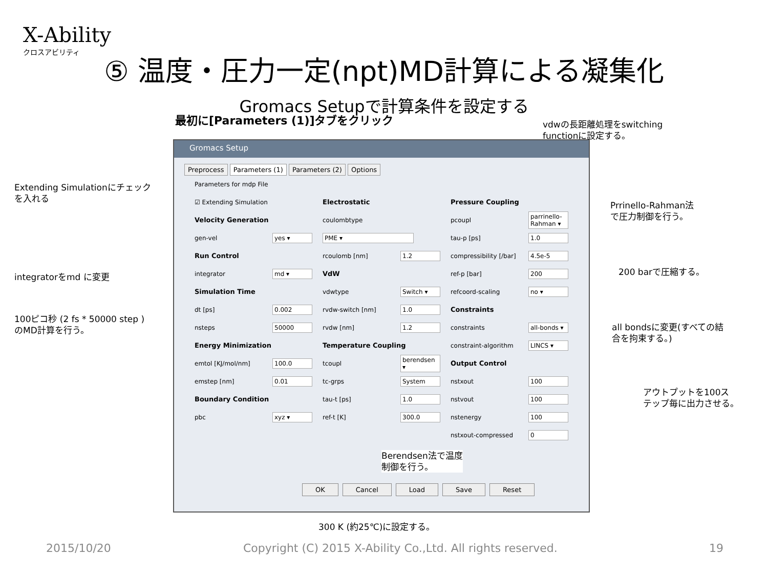X-Ability
クロスアビリティ
⑤ 温度・圧力一定(npt)MD計算による凝集化
Gromacs Setupで計算条件を設定する
最初に[Parameters (1)]タブをクリック
vdwの長距離処理をswitching
functionに設定する。
Extending Simulationにチェック
を入れる
Prrinello-Rahman法
で圧力制御を行う。
integratorをmd に変更 200 barで圧縮する。
100ピコ秒 (2 fs * 50000 step )
のMD計算を行う。
all bondsに変更(すべての結
合を拘束する。)
アウトプットを100ス
テップ毎に出力させる。
Gromacs Setup
Preprocess Parameters (1) Parameters (2) Options
Parameters for mdp File
☑ Extending Simulation
Electrostatic
Pressure Coupling
Velocity Generation
coulombtype
pcoupl parrinello-Rahman ▾
gen-vel yes ▾
PME ▾
tau-p [ps] 1.0
Run Control
rcoulomb [nm] 1.2
compressibility [/bar] 4.5e-5
integrator md ▾
VdW
ref-p [bar] 200
Simulation Time
vdwtype Switch ▾
refcoord-scaling no ▾
dt [ps] 0.002
rvdw-switch [nm] 1.0
Constraints
nsteps 50000
rvdw [nm] 1.2
constraints all-bonds ▾
Energy Minimization
Temperature Coupling
constraint-algorithm LINCS ▾
emtol [KJ/mol/nm] 100.0
tcoupl berendsen ▾
Output Control
emstep [nm] 0.01
tc-grps System
nstxout 100
Boundary Condition
tau-t [ps] 1.0
nstvout 100
pbc xyz ▾
ref-t [K] 300.0
nstenergy 100
nstxout-compressed 0
Berendsen法で温度
制御を行う。
OK Cancel Load Save Reset
300 K (約25℃)に設定する。
2015/10/20
Copyright (C) 2015 X-Ability Co.,Ltd. All rights reserved.
19